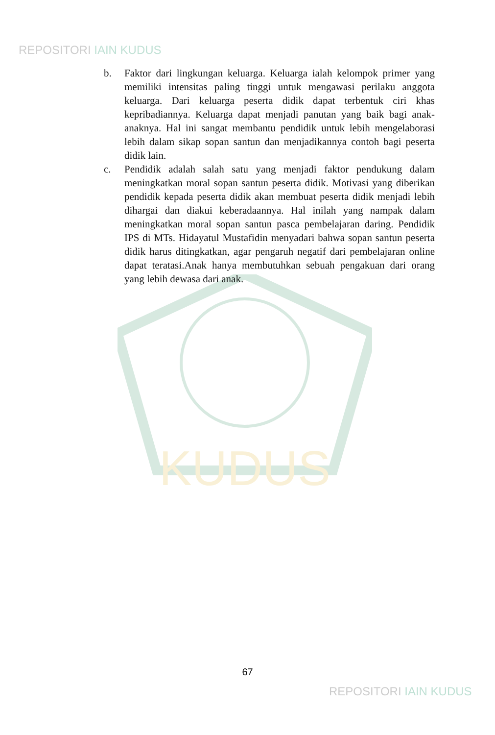REPOSITORI IAIN KUDUS
KUDUS
b. Faktor dari lingkungan keluarga. Keluarga ialah kelompok primer yang memiliki intensitas paling tinggi untuk mengawasi perilaku anggota keluarga. Dari keluarga peserta didik dapat terbentuk ciri khas kepribadiannya. Keluarga dapat menjadi panutan yang baik bagi anak-anaknya. Hal ini sangat membantu pendidik untuk lebih mengelaborasi lebih dalam sikap sopan santun dan menjadikannya contoh bagi peserta didik lain.
c. Pendidik adalah salah satu yang menjadi faktor pendukung dalam meningkatkan moral sopan santun peserta didik. Motivasi yang diberikan pendidik kepada peserta didik akan membuat peserta didik menjadi lebih dihargai dan diakui keberadaannya. Hal inilah yang nampak dalam meningkatkan moral sopan santun pasca pembelajaran daring. Pendidik IPS di MTs. Hidayatul Mustafidin menyadari bahwa sopan santun peserta didik harus ditingkatkan, agar pengaruh negatif dari pembelajaran online dapat teratasi.Anak hanya membutuhkan sebuah pengakuan dari orang yang lebih dewasa dari anak.
67
REPOSITORI IAIN KUDUS